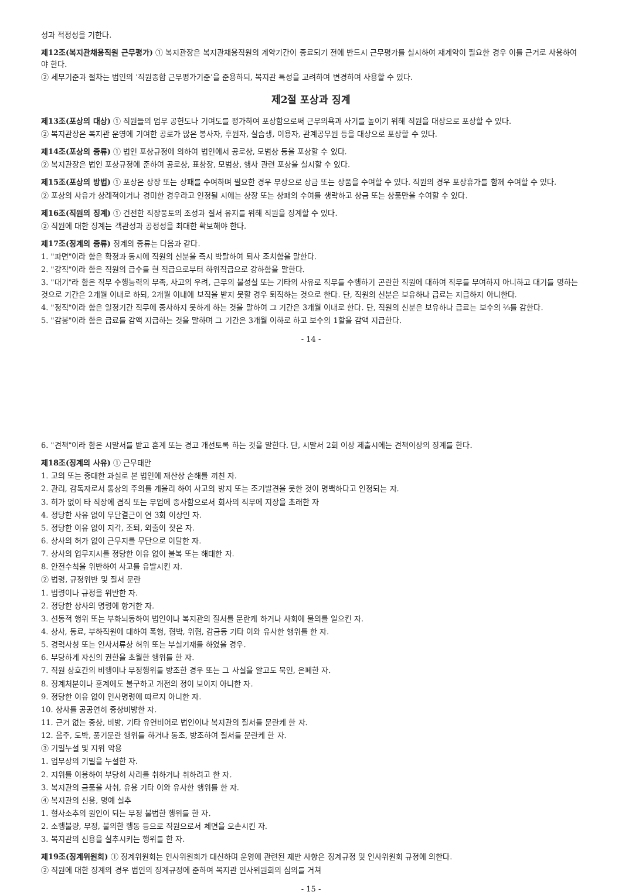성과 적정성을 기한다.
제12조(복지관채용직원 근무평가) ① 복지관장은 복지관채용직원의 계약기간이 종료되기 전에 반드시 근무평가를 실시하여 재계약이 필요한 경우 이를 근거로 사용하여야 한다.
② 세부기준과 절차는 법인의 '직원종합 근무평가기준'을 준용하되, 복지관 특성을 고려하여 변경하여 사용할 수 있다.
제2절 포상과 징계
제13조(포상의 대상) ① 직원들의 업무 공헌도나 기여도를 평가하여 포상함으로써 근무의욕과 사기를 높이기 위해 직원을 대상으로 포상할 수 있다.
② 복지관장은 복지관 운영에 기여한 공로가 많은 봉사자, 후원자, 실습생, 이용자, 관계공무원 등을 대상으로 포상할 수 있다.
제14조(포상의 종류) ① 법인 포상규정에 의하여 법인에서 공로상, 모범상 등을 포상할 수 있다.
② 복지관장은 법인 포상규정에 준하여 공로상, 표창장, 모범상, 행사 관련 포상을 실시할 수 있다.
제15조(포상의 방법) ① 포상은 상장 또는 상패를 수여하며 필요한 경우 부상으로 상금 또는 상품을 수여할 수 있다. 직원의 경우 포상휴가를 함께 수여할 수 있다.
② 포상의 사유가 상례적이거나 경미한 경우라고 인정될 시에는 상장 또는 상패의 수여를 생략하고 상금 또는 상품만을 수여할 수 있다.
제16조(직원의 징계) ① 건전한 직장풍토의 조성과 질서 유지를 위해 직원을 징계할 수 있다.
② 직원에 대한 징계는 객관성과 공정성을 최대한 확보해야 한다.
제17조(징계의 종류) 징계의 종류는 다음과 같다.
1. "파면"이라 함은 확정과 동시에 직원의 신분을 즉시 박탈하여 퇴사 조치함을 말한다.
2. "강직"이라 함은 직원의 급수를 현 직급으로부터 하위직급으로 강하함을 말한다.
3. "대기"라 함은 직무 수행능력의 부족, 사고의 우려, 근무의 불성실 또는 기타의 사유로 직무를 수행하기 곤란한 직원에 대하여 직무를 부여하지 아니하고 대기를 명하는 것으로 기간은 2개월 이내로 하되, 2개월 이내에 보직을 받지 못할 경우 퇴직하는 것으로 한다. 단, 직원의 신분은 보유하나 급료는 지급하지 아니한다.
4. "정직"이라 함은 일정기간 직무에 종사하지 못하게 하는 것을 말하여 그 기간은 3개월 이내로 한다. 단, 직원의 신분은 보유하나 급료는 보수의 ⅔를 감한다.
5. "감봉"이라 함은 급료를 감액 지급하는 것을 말하며 그 기간은 3개월 이하로 하고 보수의 1할을 감액 지급한다.
- 14 -
6. "견책"이라 함은 시말서를 받고 훈계 또는 경고 개선토록 하는 것을 말한다. 단, 시말서 2회 이상 제출시에는 견책이상의 징계를 한다.
제18조(징계의 사유) ① 근무태만
1. 고의 또는 중대한 과실로 본 법인에 재산상 손해를 끼친 자.
2. 관리, 감독자로서 통상의 주의를 게을리 하여 사고의 방지 또는 조기발견을 못한 것이 명백하다고 인정되는 자.
3. 허가 없이 타 직장에 겸직 또는 부업에 종사함으로서 회사의 직무에 지장을 초래한 자
4. 정당한 사유 없이 무단결근이 연 3회 이상인 자.
5. 정당한 이유 없이 지각, 조퇴, 외출이 잦은 자.
6. 상사의 허가 없이 근무지를 무단으로 이탈한 자.
7. 상사의 업무지시를 정당한 이유 없이 불복 또는 해태한 자.
8. 안전수칙을 위반하여 사고를 유발시킨 자.
② 법령, 규정위반 및 질서 문란
1. 법령이나 규정을 위반한 자.
2. 정당한 상사의 명령에 항거한 자.
3. 선동적 행위 또는 부화뇌동하여 법인이나 복지관의 질서를 문란케 하거나 사회에 물의를 일으킨 자.
4. 상사, 동료, 부하직원에 대하여 폭행, 협박, 위협, 감금등 기타 이와 유사한 행위를 한 자.
5. 경력사칭 또는 인사서류상 허위 또는 부실기재를 하였을 경우.
6. 부당하게 자신의 권한을 초월한 행위를 한 자.
7. 직원 상호간의 비행이나 부정행위를 방조한 경우 또는 그 사실을 알고도 묵인, 은폐한 자.
8. 징계처분이나 훈계에도 불구하고 개전의 정이 보이지 아니한 자.
9. 정당한 이유 없이 인사명령에 따르지 아니한 자.
10. 상사를 공공연히 중상비방한 자.
11. 근거 없는 중상, 비방, 기타 유언비어로 법인이나 복지관의 질서를 문란케 한 자.
12. 음주, 도박, 풍기문란 행위를 하거나 동조, 방조하여 질서를 문란케 한 자.
③ 기밀누설 및 지위 악용
1. 업무상의 기밀을 누설한 자.
2. 지위를 이용하여 부당히 사리를 취하거나 취하려고 한 자.
3. 복지관의 금품을 사취, 유용 기타 이와 유사한 행위를 한 자.
④ 복지관의 신용, 명예 실추
1. 형사소추의 원인이 되는 부정 불법한 행위를 한 자.
2. 소행불량, 부정, 불의한 행동 등으로 직원으로서 체면을 오손시킨 자.
3. 복지관의 신용을 실추시키는 행위를 한 자.
제19조(징계위원회) ① 징계위원회는 인사위원회가 대신하며 운영에 관련된 제반 사항은 징계규정 및 인사위원회 규정에 의한다.
② 직원에 대한 징계의 경우 법인의 징계규정에 준하여 복지관 인사위원회의 심의를 거쳐
- 15 -